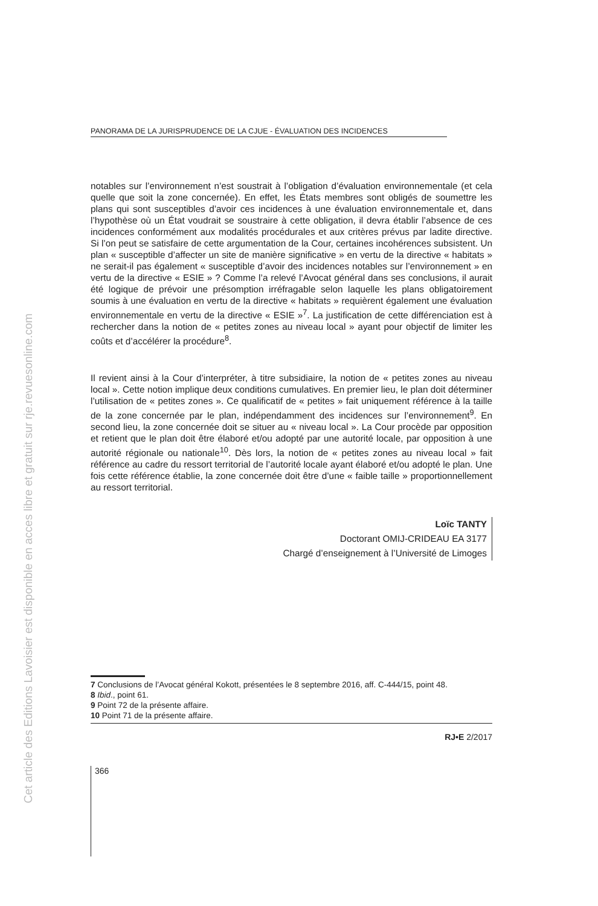Cet article des Editions Lavoisier est disponible en acces libre et gratuit sur rje.revuesonline.com
PANORAMA DE LA JURISPRUDENCE DE LA CJUE - ÉVALUATION DES INCIDENCES
notables sur l’environnement n’est soustrait à l’obligation d’évaluation environnementale (et cela quelle que soit la zone concernée). En effet, les États membres sont obligés de soumettre les plans qui sont susceptibles d’avoir ces incidences à une évaluation environnementale et, dans l’hypothèse où un État voudrait se soustraire à cette obligation, il devra établir l’absence de ces incidences conformément aux modalités procédurales et aux critères prévus par ladite directive. Si l’on peut se satisfaire de cette argumentation de la Cour, certaines incohérences subsistent. Un plan « susceptible d’affecter un site de manière significative » en vertu de la directive « habitats » ne serait-il pas également « susceptible d’avoir des incidences notables sur l’environnement » en vertu de la directive « ESIE » ? Comme l’a relevé l’Avocat général dans ses conclusions, il aurait été logique de prévoir une présomption irréfragable selon laquelle les plans obligatoirement soumis à une évaluation en vertu de la directive « habitats » requièrent également une évaluation environnementale en vertu de la directive « ESIE »<sup>7</sup>. La justification de cette différenciation est à rechercher dans la notion de « petites zones au niveau local » ayant pour objectif de limiter les coûts et d’accélérer la procédure<sup>8</sup>.
Il revient ainsi à la Cour d’interpréter, à titre subsidiaire, la notion de « petites zones au niveau local ». Cette notion implique deux conditions cumulatives. En premier lieu, le plan doit déterminer l’utilisation de « petites zones ». Ce qualificatif de « petites » fait uniquement référence à la taille de la zone concernée par le plan, indépendamment des incidences sur l’environnement<sup>9</sup>. En second lieu, la zone concernée doit se situer au « niveau local ». La Cour procède par opposition et retient que le plan doit être élaboré et/ou adopté par une autorité locale, par opposition à une autorité régionale ou nationale<sup>10</sup>. Dès lors, la notion de « petites zones au niveau local » fait référence au cadre du ressort territorial de l’autorité locale ayant élaboré et/ou adopté le plan. Une fois cette référence établie, la zone concernée doit être d’une « faible taille » proportionnellement au ressort territorial.
Loïc TANTY
Doctorant OMIJ-CRIDEAU EA 3177
Chargé d’enseignement à l’Université de Limoges
7 Conclusions de l’Avocat général Kokott, présentées le 8 septembre 2016, aff. C-444/15, point 48.
8 Ibid., point 61.
9 Point 72 de la présente affaire.
10 Point 71 de la présente affaire.
RJ•E 2/2017
366